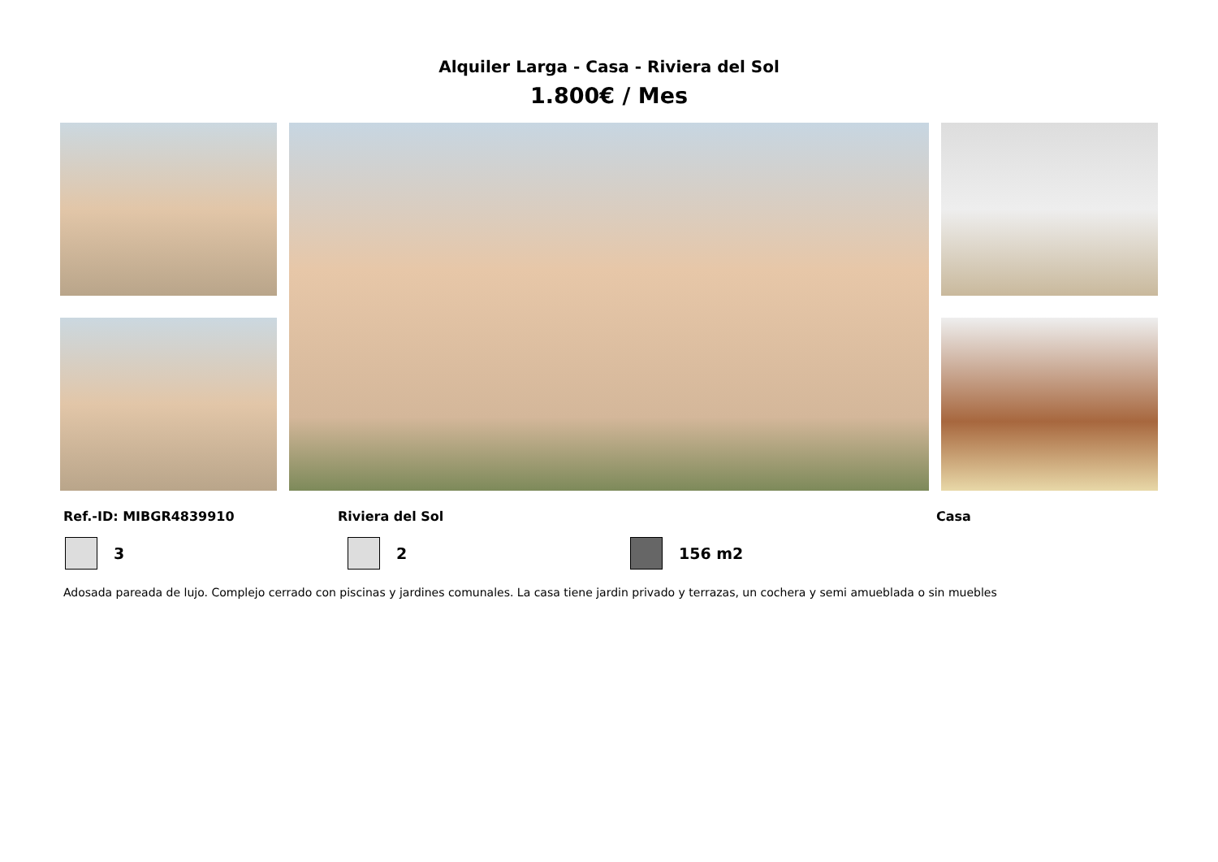Alquiler Larga - Casa - Riviera del Sol
1.800€ / Mes
Ref.-ID: MIBGR4839910 Riviera del Sol Casa
3 2 156 m2
Adosada pareada de lujo. Complejo cerrado con piscinas y jardines comunales. La casa tiene jardin privado y terrazas, un cochera y semi amueblada o sin muebles